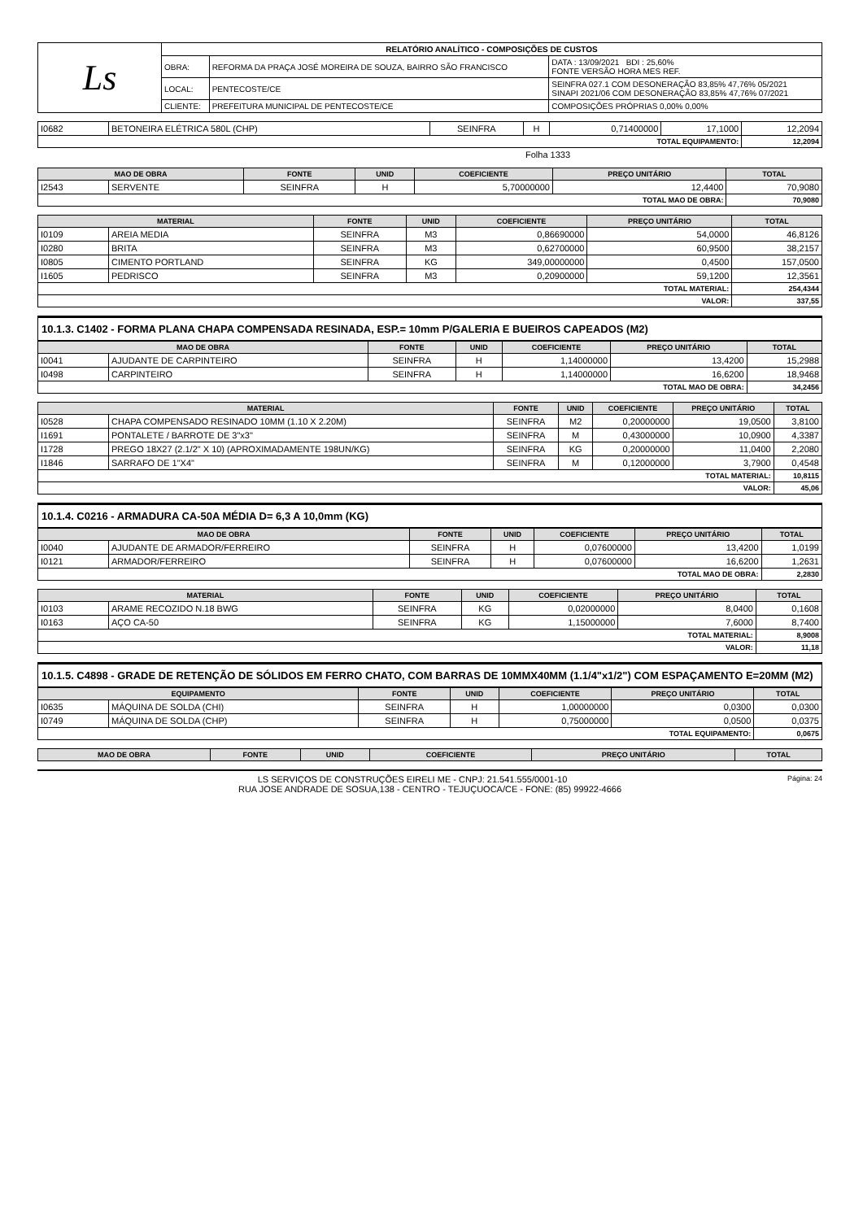| Ls | RELATÓRIO ANALÍTICO - COMPOSIÇÕES DE CUSTOS | | |
| | OBRA: | REFORMA DA PRAÇA JOSÉ MOREIRA DE SOUZA, BAIRRO SÃO FRANCISCO | DATA : 13/09/2021 BDI : 25,60% FONTE VERSÃO HORA MES REF. |
| | LOCAL: | PENTECOSTE/CE | SEINFRA 027.1 COM DESONERAÇÃO 83,85% 47,76% 05/2021 SINAPI 2021/06 COM DESONERAÇÃO 83,85% 47,76% 07/2021 |
| | CLIENTE: | PREFEITURA MUNICIPAL DE PENTECOSTE/CE | COMPOSIÇÕES PRÓPRIAS 0,00% 0,00% |
| I0682 | BETONEIRA ELÉTRICA 580L (CHP) | SEINFRA | H | 0,71400000 | 17,1000 | 12,2094 |
| TOTAL EQUIPAMENTO: | | | | | | 12,2094 |
Folha 1333
| MAO DE OBRA | | FONTE | UNID | COEFICIENTE | PREÇO UNITÁRIO | TOTAL |
| --- | --- | --- | --- | --- | --- | --- |
| I2543 | SERVENTE | SEINFRA | H | 5,70000000 | 12,4400 | 70,9080 |
| TOTAL MAO DE OBRA: | | | | | | 70,9080 |
| MATERIAL | | FONTE | UNID | COEFICIENTE | PREÇO UNITÁRIO | TOTAL |
| --- | --- | --- | --- | --- | --- | --- |
| I0109 | AREIA MEDIA | SEINFRA | M3 | 0,86690000 | 54,0000 | 46,8126 |
| I0280 | BRITA | SEINFRA | M3 | 0,62700000 | 60,9500 | 38,2157 |
| I0805 | CIMENTO PORTLAND | SEINFRA | KG | 349,00000000 | 0,4500 | 157,0500 |
| I1605 | PEDRISCO | SEINFRA | M3 | 0,20900000 | 59,1200 | 12,3561 |
| TOTAL MATERIAL: | | | | | | 254,4344 |
| VALOR: | | | | | | 337,55 |
10.1.3. C1402 - FORMA PLANA CHAPA COMPENSADA RESINADA, ESP.= 10mm P/GALERIA E BUEIROS CAPEADOS (M2)
| MAO DE OBRA | | FONTE | UNID | COEFICIENTE | PREÇO UNITÁRIO | TOTAL |
| --- | --- | --- | --- | --- | --- | --- |
| I0041 | AJUDANTE DE CARPINTEIRO | SEINFRA | H | 1,14000000 | 13,4200 | 15,2988 |
| I0498 | CARPINTEIRO | SEINFRA | H | 1,14000000 | 16,6200 | 18,9468 |
| TOTAL MAO DE OBRA: | | | | | | 34,2456 |
| MATERIAL | | FONTE | UNID | COEFICIENTE | PREÇO UNITÁRIO | TOTAL |
| --- | --- | --- | --- | --- | --- | --- |
| I0528 | CHAPA COMPENSADO RESINADO 10MM (1.10 X 2.20M) | SEINFRA | M2 | 0,20000000 | 19,0500 | 3,8100 |
| I1691 | PONTALETE / BARROTE DE 3"x3" | SEINFRA | M | 0,43000000 | 10,0900 | 4,3387 |
| I1728 | PREGO 18X27 (2.1/2" X 10) (APROXIMADAMENTE 198UN/KG) | SEINFRA | KG | 0,20000000 | 11,0400 | 2,2080 |
| I1846 | SARRAFO DE 1"X4" | SEINFRA | M | 0,12000000 | 3,7900 | 0,4548 |
| TOTAL MATERIAL: | | | | | | 10,8115 |
| VALOR: | | | | | | 45,06 |
10.1.4. C0216 - ARMADURA CA-50A MÉDIA D= 6,3 A 10,0mm (KG)
| MAO DE OBRA | | FONTE | UNID | COEFICIENTE | PREÇO UNITÁRIO | TOTAL |
| --- | --- | --- | --- | --- | --- | --- |
| I0040 | AJUDANTE DE ARMADOR/FERREIRO | SEINFRA | H | 0,07600000 | 13,4200 | 1,0199 |
| I0121 | ARMADOR/FERREIRO | SEINFRA | H | 0,07600000 | 16,6200 | 1,2631 |
| TOTAL MAO DE OBRA: | | | | | | 2,2830 |
| MATERIAL | | FONTE | UNID | COEFICIENTE | PREÇO UNITÁRIO | TOTAL |
| --- | --- | --- | --- | --- | --- | --- |
| I0103 | ARAME RECOZIDO N.18 BWG | SEINFRA | KG | 0,02000000 | 8,0400 | 0,1608 |
| I0163 | AÇO CA-50 | SEINFRA | KG | 1,15000000 | 7,6000 | 8,7400 |
| TOTAL MATERIAL: | | | | | | 8,9008 |
| VALOR: | | | | | | 11,18 |
10.1.5. C4898 - GRADE DE RETENÇÃO DE SÓLIDOS EM FERRO CHATO, COM BARRAS DE 10MMX40MM (1.1/4"x1/2") COM ESPAÇAMENTO E=20MM (M2)
| EQUIPAMENTO | | FONTE | UNID | COEFICIENTE | PREÇO UNITÁRIO | TOTAL |
| --- | --- | --- | --- | --- | --- | --- |
| I0635 | MÁQUINA DE SOLDA (CHI) | SEINFRA | H | 1,00000000 | 0,0300 | 0,0300 |
| I0749 | MÁQUINA DE SOLDA (CHP) | SEINFRA | H | 0,75000000 | 0,0500 | 0,0375 |
| TOTAL EQUIPAMENTO: | | | | | | 0,0675 |
| MAO DE OBRA | FONTE | UNID | COEFICIENTE | PREÇO UNITÁRIO | TOTAL |
| --- | --- | --- | --- | --- | --- |
LS SERVIÇOS DE CONSTRUÇÕES EIRELI ME - CNPJ: 21.541.555/0001-10 Página: 24
RUA JOSE ANDRADE DE SOSUA,138 - CENTRO - TEJUÇUOCA/CE - FONE: (85) 99922-4666